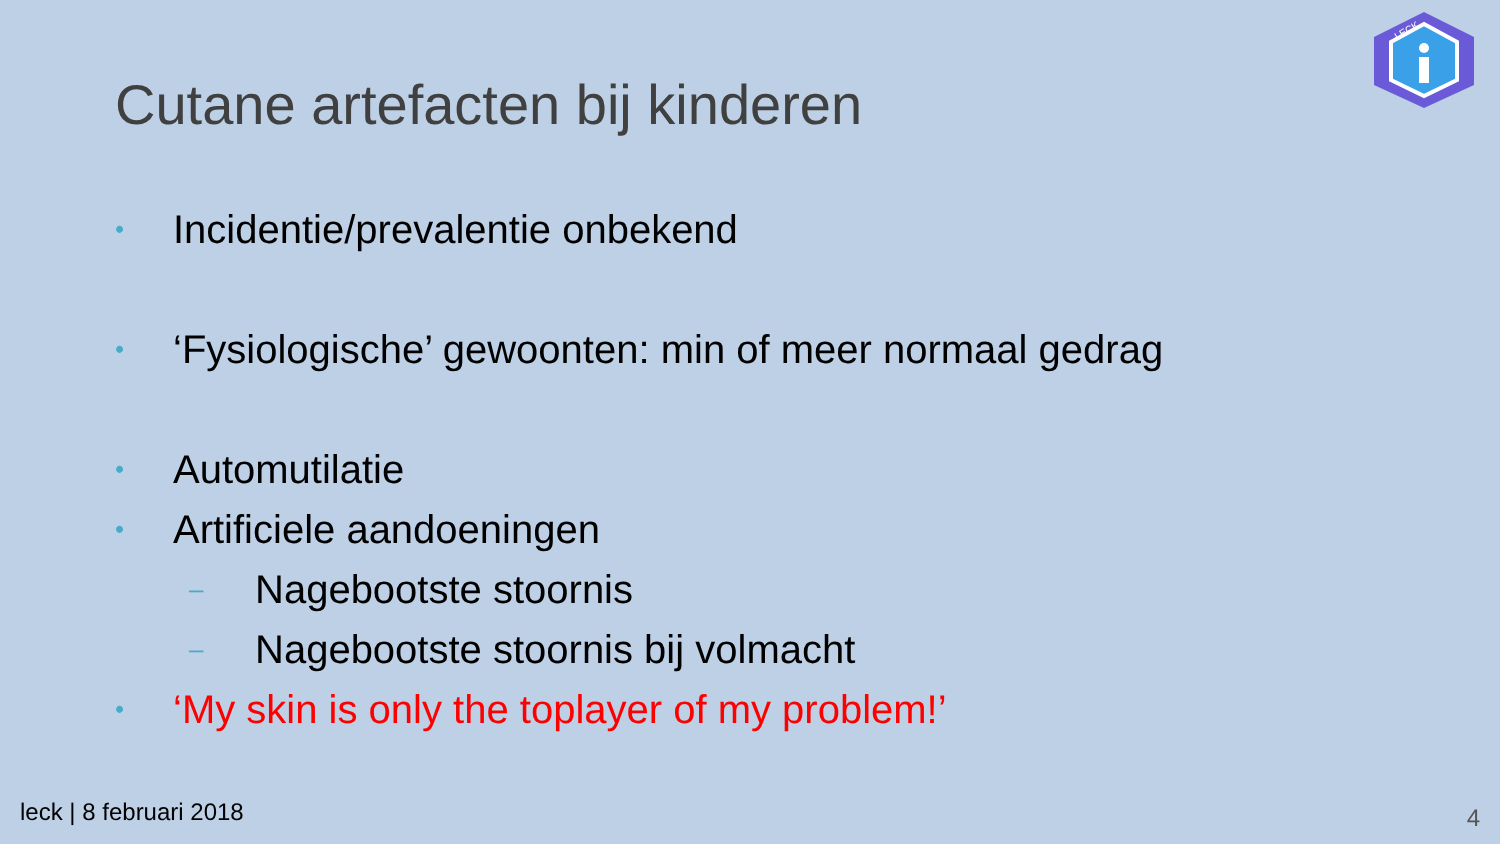LECK
Cutane artefacten bij kinderen
• Incidentie/prevalentie onbekend
• ‘Fysiologische’ gewoonten: min of meer normaal gedrag
• Automutilatie
• Artificiele aandoeningen
– Nagebootste stoornis
– Nagebootste stoornis bij volmacht
• ‘My skin is only the toplayer of my problem!’
leck | 8 februari 2018 4